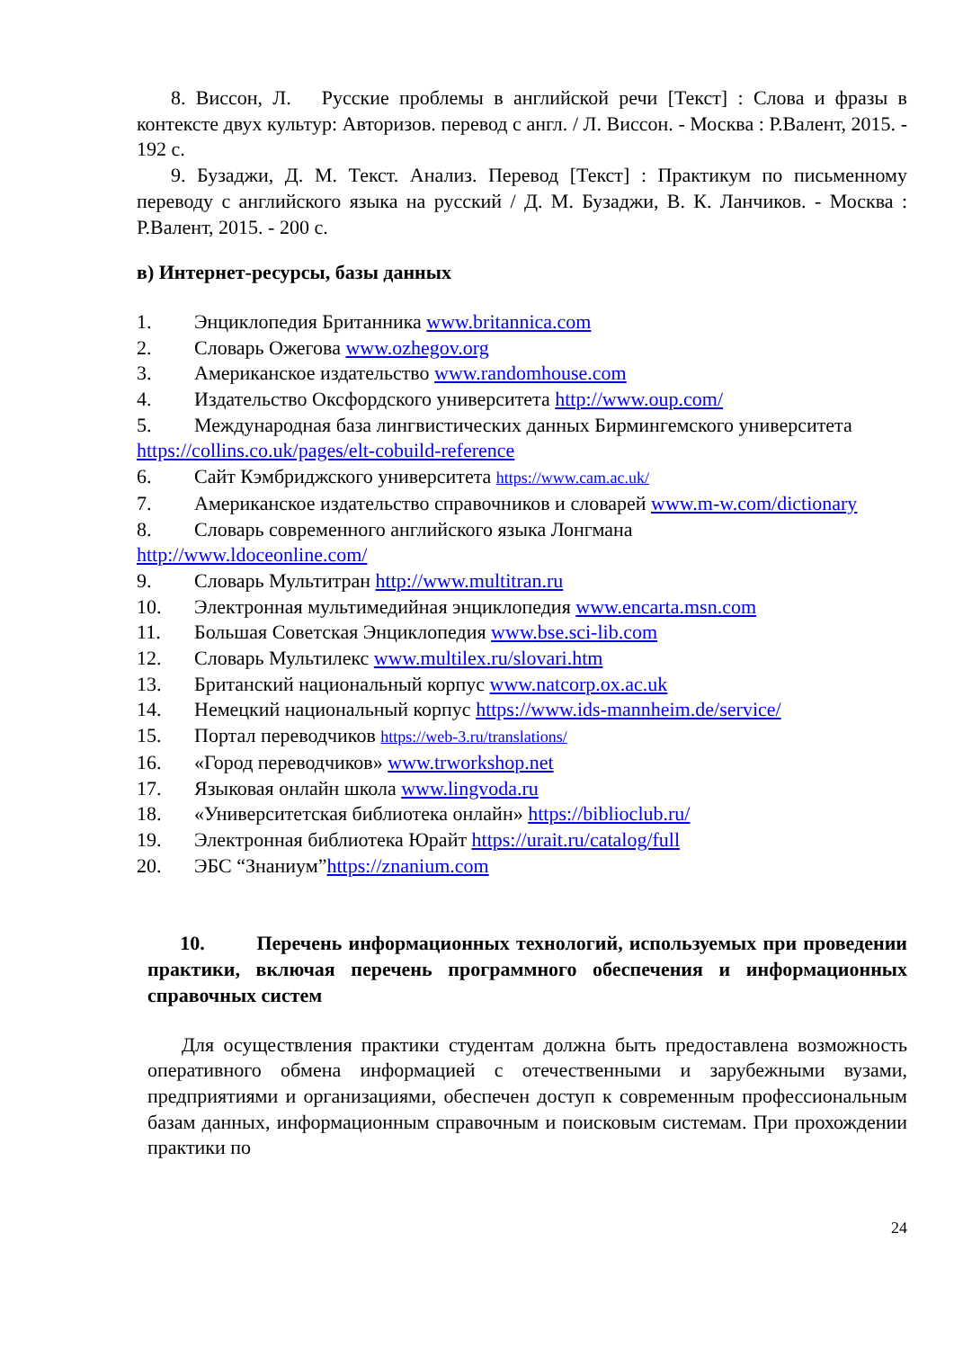8. Виссон, Л. Русские проблемы в английской речи [Текст] : Слова и фразы в контексте двух культур: Авторизов. перевод с англ. / Л. Виссон. - Москва : Р.Валент, 2015. - 192 с.
9. Бузаджи, Д. М. Текст. Анализ. Перевод [Текст] : Практикум по письменному переводу с английского языка на русский / Д. М. Бузаджи, В. К. Ланчиков. - Москва : Р.Валент, 2015. - 200 с.
в) Интернет-ресурсы, базы данных
1. Энциклопедия Британника www.britannica.com
2. Словарь Ожегова www.ozhegov.org
3. Американское издательство www.randomhouse.com
4. Издательство Оксфордского университета http://www.oup.com/
5. Международная база лингвистических данных Бирмингемского университета https://collins.co.uk/pages/elt-cobuild-reference
6. Сайт Кэмбриджского университета https://www.cam.ac.uk/
7. Американское издательство справочников и словарей www.m-w.com/dictionary
8. Словарь современного английского языка Лонгмана
http://www.ldoceonline.com/
9. Словарь Мультитран http://www.multitran.ru
10. Электронная мультимедийная энциклопедия www.encarta.msn.com
11. Большая Советская Энциклопедия www.bse.sci-lib.com
12. Словарь Мультилекс www.multilex.ru/slovari.htm
13. Британский национальный корпус www.natcorp.ox.ac.uk
14. Немецкий национальный корпус https://www.ids-mannheim.de/service/
15. Портал переводчиков https://web-3.ru/translations/
16. «Город переводчиков» www.trworkshop.net
17. Языковая онлайн школа www.lingvoda.ru
18. «Университетская библиотека онлайн» https://biblioclub.ru/
19. Электронная библиотека Юрайт https://urait.ru/catalog/full
20. ЭБС “Знаниум”https://znanium.com
10. Перечень информационных технологий, используемых при проведении практики, включая перечень программного обеспечения и информационных справочных систем
Для осуществления практики студентам должна быть предоставлена возможность оперативного обмена информацией с отечественными и зарубежными вузами, предприятиями и организациями, обеспечен доступ к современным профессиональным базам данных, информационным справочным и поисковым системам. При прохождении практики по
24